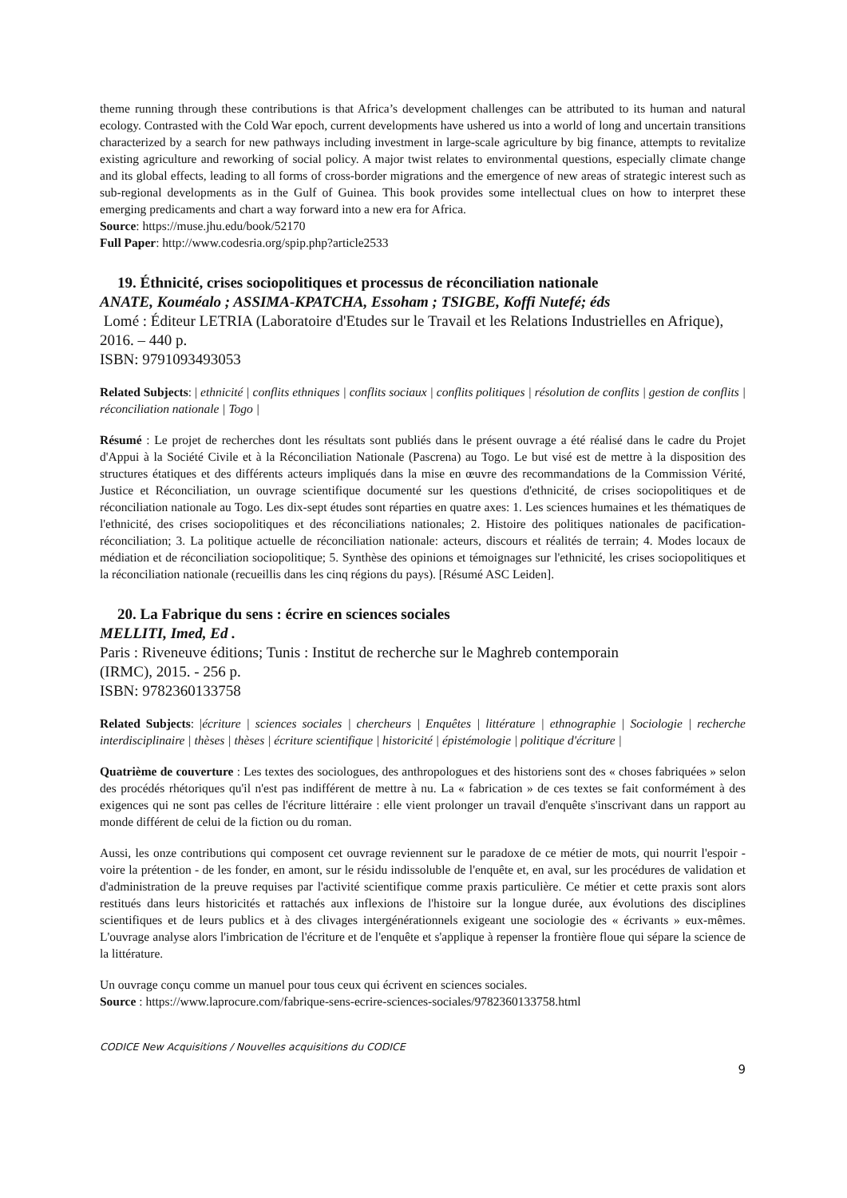theme running through these contributions is that Africa’s development challenges can be attributed to its human and natural ecology. Contrasted with the Cold War epoch, current developments have ushered us into a world of long and uncertain transitions characterized by a search for new pathways including investment in large-scale agriculture by big finance, attempts to revitalize existing agriculture and reworking of social policy. A major twist relates to environmental questions, especially climate change and its global effects, leading to all forms of cross-border migrations and the emergence of new areas of strategic interest such as sub-regional developments as in the Gulf of Guinea. This book provides some intellectual clues on how to interpret these emerging predicaments and chart a way forward into a new era for Africa.
Source: https://muse.jhu.edu/book/52170
Full Paper: http://www.codesria.org/spip.php?article2533
19. Éthnicité, crises sociopolitiques et processus de réconciliation nationale
ANATE, Kouméalo ; ASSIMA-KPATCHA, Essoham ; TSIGBE, Koffi Nutefé; éds
Lomé : Éditeur LETRIA (Laboratoire d'Etudes sur le Travail et les Relations Industrielles en Afrique), 2016. – 440 p.
ISBN: 9791093493053
Related Subjects: | ethnicité | conflits ethniques | conflits sociaux | conflits politiques | résolution de conflits | gestion de conflits | réconciliation nationale | Togo |
Résumé : Le projet de recherches dont les résultats sont publiés dans le présent ouvrage a été réalisé dans le cadre du Projet d'Appui à la Société Civile et à la Réconciliation Nationale (Pascrena) au Togo. Le but visé est de mettre à la disposition des structures étatiques et des différents acteurs impliqués dans la mise en œuvre des recommandations de la Commission Vérité, Justice et Réconciliation, un ouvrage scientifique documenté sur les questions d'ethnicité, de crises sociopolitiques et de réconciliation nationale au Togo. Les dix-sept études sont réparties en quatre axes: 1. Les sciences humaines et les thématiques de l'ethnicité, des crises sociopolitiques et des réconciliations nationales; 2. Histoire des politiques nationales de pacification-réconciliation; 3. La politique actuelle de réconciliation nationale: acteurs, discours et réalités de terrain; 4. Modes locaux de médiation et de réconciliation sociopolitique; 5. Synthèse des opinions et témoignages sur l'ethnicité, les crises sociopolitiques et la réconciliation nationale (recueillis dans les cinq régions du pays). [Résumé ASC Leiden].
20. La Fabrique du sens : écrire en sciences sociales
MELLITI, Imed, Ed .
Paris : Riveneuve éditions; Tunis : Institut de recherche sur le Maghreb contemporain
(IRMC), 2015. - 256 p.
ISBN: 9782360133758
Related Subjects: |écriture | sciences sociales | chercheurs | Enquêtes | littérature | ethnographie | Sociologie | recherche interdisciplinaire | thèses | thèses | écriture scientifique | historicité | épistémologie | politique d'écriture |
Quatrième de couverture : Les textes des sociologues, des anthropologues et des historiens sont des « choses fabriquées » selon des procédés rhétoriques qu'il n'est pas indifférent de mettre à nu. La « fabrication » de ces textes se fait conformément à des exigences qui ne sont pas celles de l'écriture littéraire : elle vient prolonger un travail d'enquête s'inscrivant dans un rapport au monde différent de celui de la fiction ou du roman.
Aussi, les onze contributions qui composent cet ouvrage reviennent sur le paradoxe de ce métier de mots, qui nourrit l'espoir - voire la prétention - de les fonder, en amont, sur le résidu indissoluble de l'enquête et, en aval, sur les procédures de validation et d'administration de la preuve requises par l'activité scientifique comme praxis particulière. Ce métier et cette praxis sont alors restitués dans leurs historicités et rattachés aux inflexions de l'histoire sur la longue durée, aux évolutions des disciplines scientifiques et de leurs publics et à des clivages intergénérationnels exigeant une sociologie des « écrivants » eux-mêmes. L'ouvrage analyse alors l'imbrication de l'écriture et de l'enquête et s'applique à repenser la frontière floue qui sépare la science de la littérature.
Un ouvrage conçu comme un manuel pour tous ceux qui écrivent en sciences sociales.
Source : https://www.laprocure.com/fabrique-sens-ecrire-sciences-sociales/9782360133758.html
CODICE New Acquisitions / Nouvelles acquisitions du CODICE
9